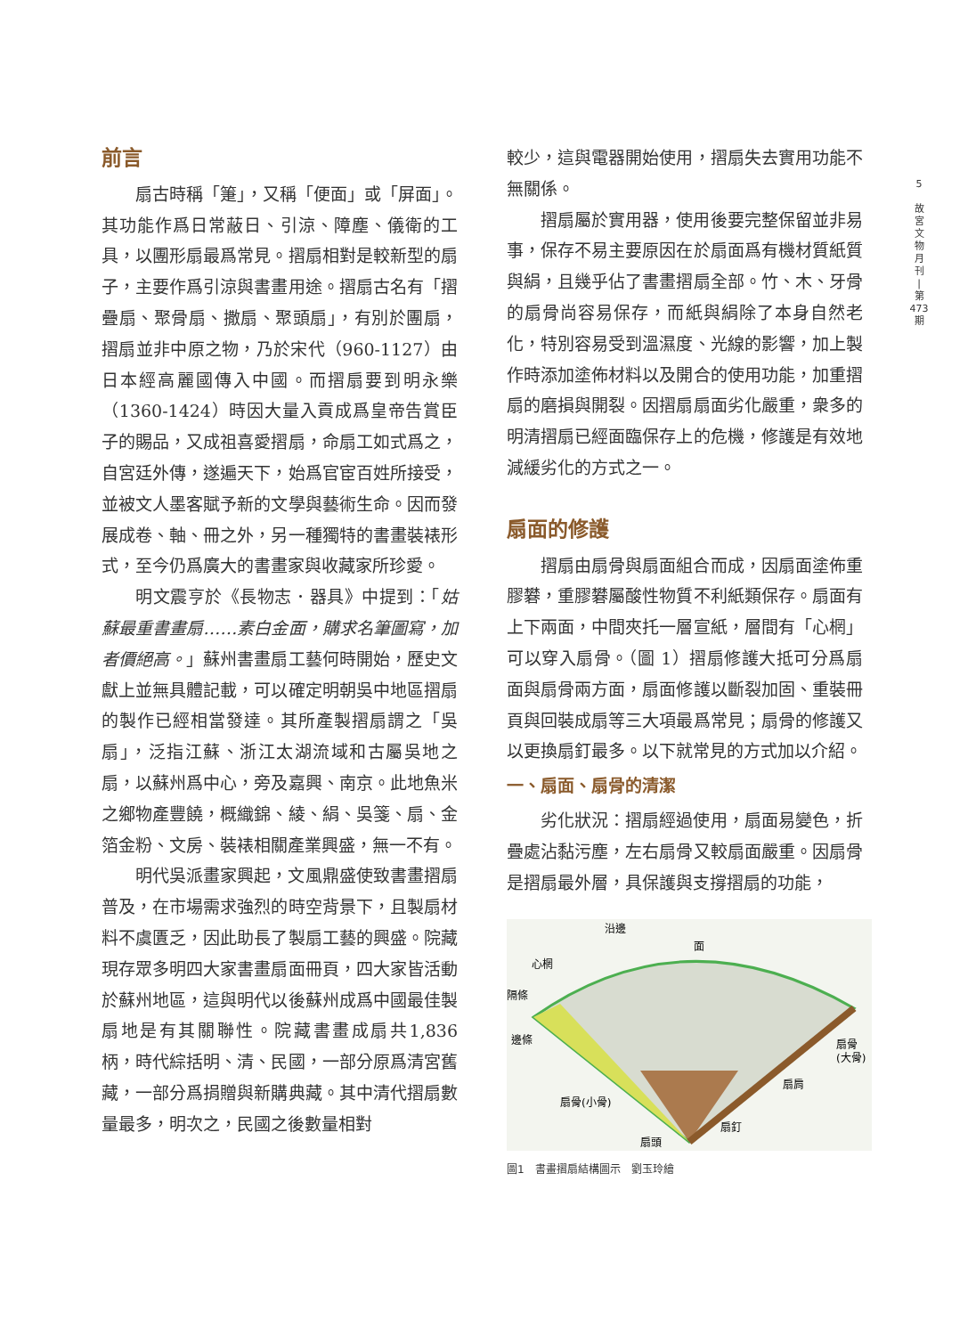前言
扇古時稱「箑」，又稱「便面」或「屏面」。其功能作爲日常蔽日、引涼、障塵、儀衛的工具，以團形扇最爲常見。摺扇相對是較新型的扇子，主要作爲引涼與書畫用途。摺扇古名有「摺疊扇、聚骨扇、撒扇、聚頭扇」，有別於團扇，摺扇並非中原之物，乃於宋代（960-1127）由日本經高麗國傳入中國。而摺扇要到明永樂（1360-1424）時因大量入貢成爲皇帝告賞臣子的賜品，又成祖喜愛摺扇，命扇工如式爲之，自宮廷外傳，遂遍天下，始爲官宦百姓所接受，並被文人墨客賦予新的文學與藝術生命。因而發展成卷、軸、冊之外，另一種獨特的書畫裝裱形式，至今仍爲廣大的書畫家與收藏家所珍愛。
明文震亨於《長物志．器具》中提到：「姑蘇最重書畫扇……素白金面，購求名筆圖寫，加者價絕高。」蘇州書畫扇工藝何時開始，歷史文獻上並無具體記載，可以確定明朝吳中地區摺扇的製作已經相當發達。其所產製摺扇謂之「吳扇」，泛指江蘇、浙江太湖流域和古屬吳地之扇，以蘇州爲中心，旁及嘉興、南京。此地魚米之鄉物產豐饒，概織錦、綾、絹、吳箋、扇、金箔金粉、文房、裝裱相關產業興盛，無一不有。
明代吳派畫家興起，文風鼎盛使致書畫摺扇普及，在市場需求強烈的時空背景下，且製扇材料不虞匱乏，因此助長了製扇工藝的興盛。院藏現存眾多明四大家書畫扇面冊頁，四大家皆活動於蘇州地區，這與明代以後蘇州成爲中國最佳製扇地是有其關聯性。院藏書畫成扇共1,836 柄，時代綜括明、清、民國，一部分原爲清宮舊藏，一部分爲捐贈與新購典藏。其中清代摺扇數量最多，明次之，民國之後數量相對
較少，這與電器開始使用，摺扇失去實用功能不無關係。
摺扇屬於實用器，使用後要完整保留並非易事，保存不易主要原因在於扇面爲有機材質紙質與絹，且幾乎佔了書畫摺扇全部。竹、木、牙骨的扇骨尚容易保存，而紙與絹除了本身自然老化，特別容易受到溫濕度、光線的影響，加上製作時添加塗佈材料以及開合的使用功能，加重摺扇的磨損與開裂。因摺扇扇面劣化嚴重，衆多的明清摺扇已經面臨保存上的危機，修護是有效地減緩劣化的方式之一。
扇面的修護
摺扇由扇骨與扇面組合而成，因扇面塗佈重膠礬，重膠礬屬酸性物質不利紙類保存。扇面有上下兩面，中間夾托一層宣紙，層間有「心棢」可以穿入扇骨。（圖 1）摺扇修護大抵可分爲扇面與扇骨兩方面，扇面修護以斷裂加固、重裝冊頁與回裝成扇等三大項最爲常見；扇骨的修護又以更換扇釘最多。以下就常見的方式加以介紹。
一、扇面、扇骨的清潔
劣化狀況：摺扇經過使用，扇面易變色，折疊處沾黏污塵，左右扇骨又較扇面嚴重。因扇骨是摺扇最外層，具保護與支撐摺扇的功能，
沿邊
面
心棢
隔條
邊條
扇骨
(大骨)
扇肩
扇骨(小骨)
扇釘
扇頭
圖1　書畫摺扇結構圖示　劉玉玲繪
5
故
宮
文
物
月
刊
|
第
473
期